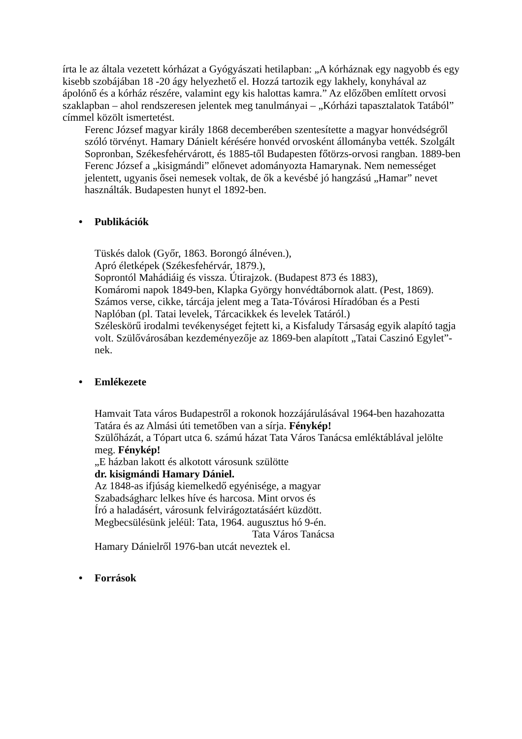írta le az általa vezetett kórházat a Gyógyászati hetilapban: „A kórháznak egy nagyobb és egy kisebb szobájában 18 -20 ágy helyezhető el. Hozzá tartozik egy lakhely, konyhával az ápolónő és a kórház részére, valamint egy kis halottas kamra.” Az előzőben említett orvosi szaklapban – ahol rendszeresen jelentek meg tanulmányai – „Kórházi tapasztalatok Tatából” címmel közölt ismertetést.
Ferenc József magyar király 1868 decemberében szentesítette a magyar honvédségről szóló törvényt. Hamary Dánielt kérésére honvéd orvosként állományba vették. Szolgált Sopronban, Székesfehérvárott, és 1885-től Budapesten főtörzs-orvosi rangban. 1889-ben Ferenc József a „kisigmándi” előnevet adományozta Hamarynak. Nem nemességet jelentett, ugyanis ősei nemesek voltak, de ők a kevésbé jó hangzású „Hamar” nevet használták. Budapesten hunyt el 1892-ben.
• Publikációk
Tüskés dalok (Győr, 1863. Borongó álnéven.),
Apró életképek (Székesfehérvár, 1879.),
Soprontól Mahádiáig és vissza. Útirajzok. (Budapest 873 és 1883),
Komáromi napok 1849-ben, Klapka György honvédtábornok alatt. (Pest, 1869).
Számos verse, cikke, tárcája jelent meg a Tata-Tóvárosi Híradóban és a Pesti Naplóban (pl. Tatai levelek, Tárcacikkek és levelek Tatáról.)
Széleskörű irodalmi tevékenységet fejtett ki, a Kisfaludy Társaság egyik alapító tagja volt. Szülővárosában kezdeményezője az 1869-ben alapított „Tatai Caszinó Egylet”-nek.
• Emlékezete
Hamvait Tata város Budapestről a rokonok hozzájárulásával 1964-ben hazahozatta Tatára és az Almási úti temetőben van a sírja. Fénykép!
Szülőházát, a Tópart utca 6. számú házat Tata Város Tanácsa emléktáblával jelölte meg. Fénykép!
„E házban lakott és alkotott városunk szülötte
dr. kisigmándi Hamary Dániel.
Az 1848-as ifjúság kiemelkedő egyénisége, a magyar
Szabadságharc lelkes híve és harcosa. Mint orvos és
Író a haladásért, városunk felvirágoztatásáért küzdött.
Megbecsülésünk jeléül: Tata, 1964. augusztus hó 9-én.
Tata Város Tanácsa
Hamary Dánielről 1976-ban utcát neveztek el.
• Források